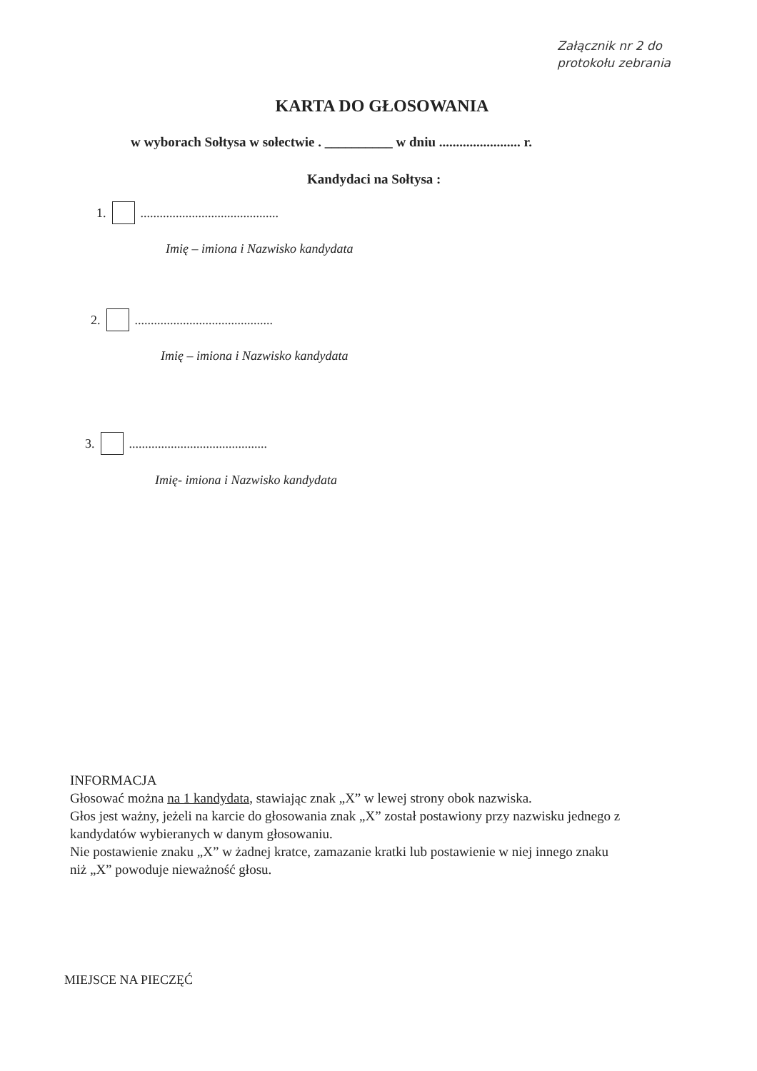Załącznik nr 2 do
protokołu zebrania
KARTA DO GŁOSOWANIA
w wyborach Sołtysa w sołectwie . __________ w dniu ........................ r.
Kandydaci na Sołtysa :
1. ...........................................
Imię – imiona i Nazwisko kandydata
2. ...........................................
Imię – imiona i Nazwisko kandydata
3. ...........................................
Imię- imiona i Nazwisko kandydata
INFORMACJA
Głosować można na 1 kandydata, stawiając znak „X” w lewej strony obok nazwiska.
Głos jest ważny, jeżeli na karcie do głosowania znak „X” został postawiony przy nazwisku jednego z kandydatów wybieranych w danym głosowaniu.
Nie postawienie znaku „X” w żadnej kratce, zamazanie kratki lub postawienie w niej innego znaku niż „X” powoduje nieważność głosu.
MIEJSCE NA PIECZĘĆ